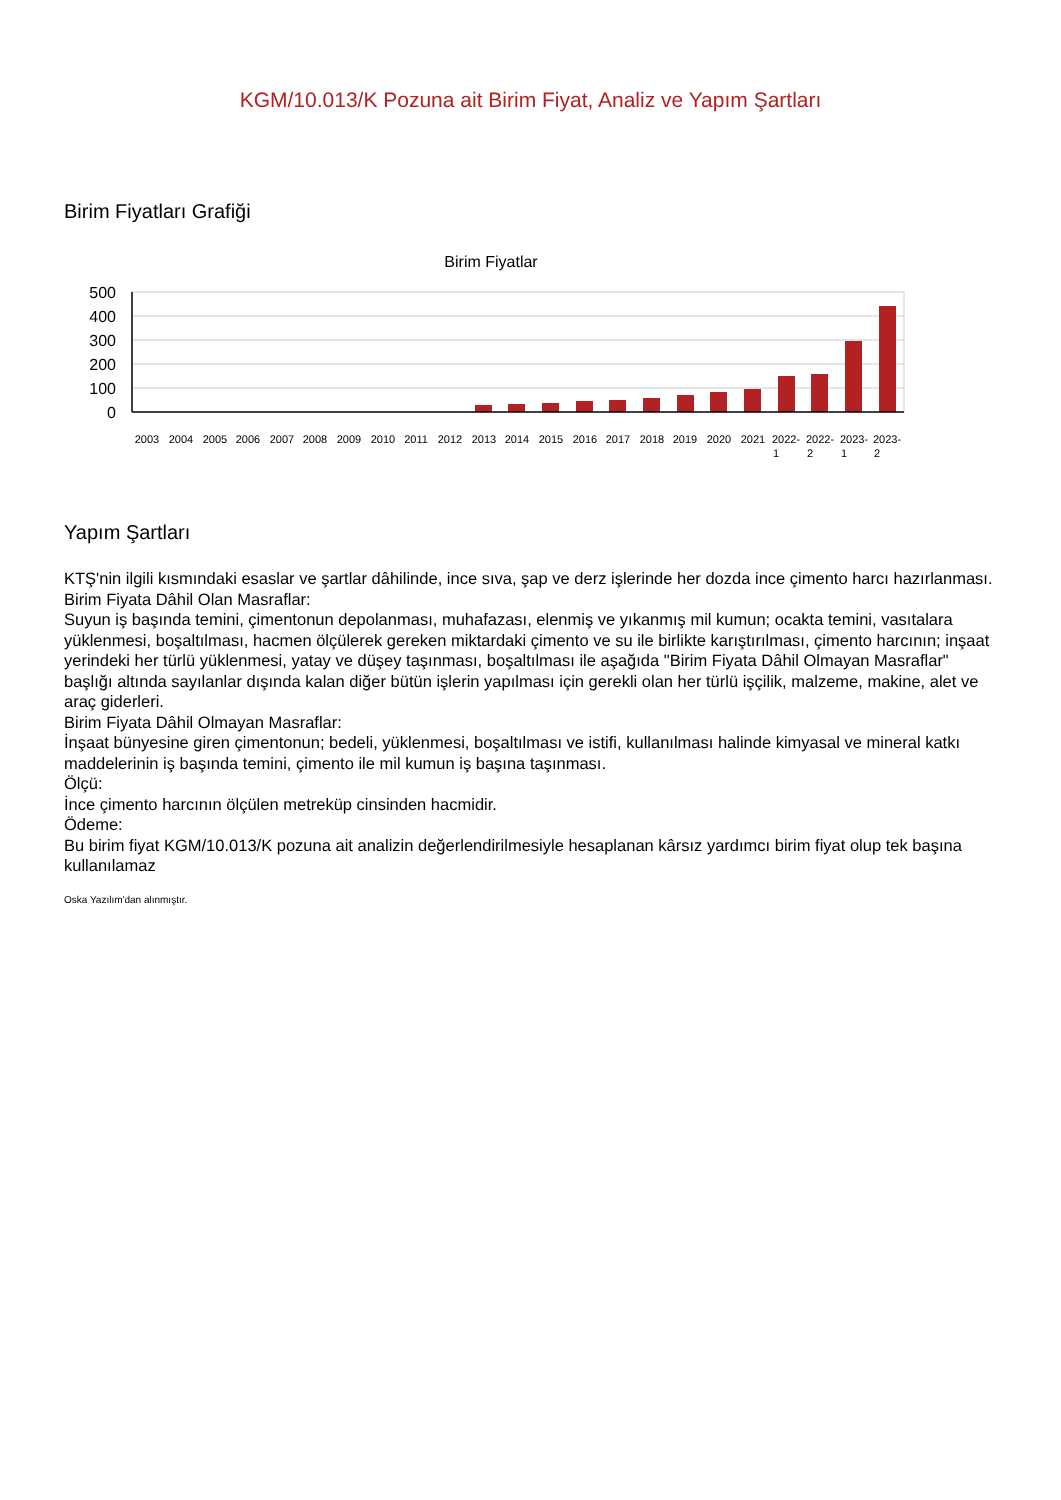KGM/10.013/K Pozuna ait Birim Fiyat, Analiz ve Yapım Şartları
Birim Fiyatları Grafiği
Birim Fiyatlar
500
400
300
200
100
0
2003
2004
2005
2006
2007
2008
2009
2010
2011
2012
2013
2014
2015
2016
2017
2018
2019
2020
2021
2022-
2022-
2023-
2023-
1
2
1
2
Yapım Şartları
KTŞ'nin ilgili kısmındaki esaslar ve şartlar dâhilinde, ince sıva, şap ve derz işlerinde her dozda ince çimento harcı hazırlanması.
Birim Fiyata Dâhil Olan Masraflar:
Suyun iş başında temini, çimentonun depolanması, muhafazası, elenmiş ve yıkanmış mil kumun; ocakta temini, vasıtalara yüklenmesi, boşaltılması, hacmen ölçülerek gereken miktardaki çimento ve su ile birlikte karıştırılması, çimento harcının; inşaat yerindeki her türlü yüklenmesi, yatay ve düşey taşınması, boşaltılması ile aşağıda "Birim Fiyata Dâhil Olmayan Masraflar" başlığı altında sayılanlar dışında kalan diğer bütün işlerin yapılması için gerekli olan her türlü işçilik, malzeme, makine, alet ve araç giderleri.
Birim Fiyata Dâhil Olmayan Masraflar:
İnşaat bünyesine giren çimentonun; bedeli, yüklenmesi, boşaltılması ve istifi, kullanılması halinde kimyasal ve mineral katkı maddelerinin iş başında temini, çimento ile mil kumun iş başına taşınması.
Ölçü:
İnce çimento harcının ölçülen metreküp cinsinden hacmidir.
Ödeme:
Bu birim fiyat KGM/10.013/K pozuna ait analizin değerlendirilmesiyle hesaplanan kârsız yardımcı birim fiyat olup tek başına kullanılamaz
Oska Yazılım'dan alınmıştır.